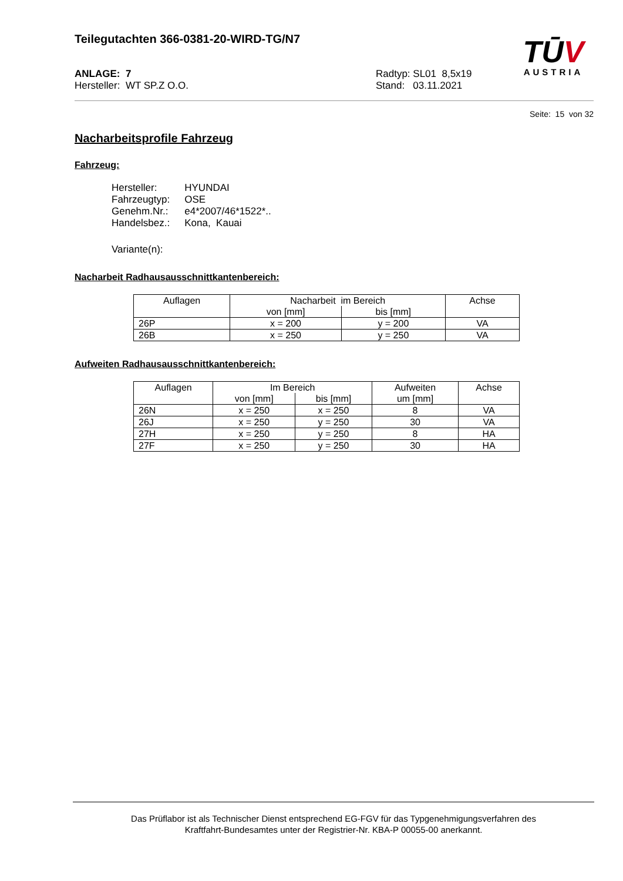Teilegutachten 366-0381-20-WIRD-TG/N7
ANLAGE: 7
Hersteller: WT SP.Z O.O.
Radtyp: SL01 8,5x19
Stand: 03.11.2021
TŪV
AUSTRIA
Seite: 15 von 32
Nacharbeitsprofile Fahrzeug
Fahrzeug:
| Hersteller: | HYUNDAI |
| Fahrzeugtyp: | OSE |
| Genehm.Nr.: | e4*2007/46*1522*.. |
| Handelsbez.: | Kona, Kauai |
Variante(n):
Nacharbeit Radhausausschnittkantenbereich:
| Auflagen | Nacharbeit im Bereich | | Achse |
| --- | --- | --- | --- |
| | von [mm] | bis [mm] | |
| 26P | x = 200 | y = 200 | VA |
| 26B | x = 250 | y = 250 | VA |
Aufweiten Radhausausschnittkantenbereich:
| Auflagen | Im Bereich | | Aufweiten | Achse |
| --- | --- | --- | --- | --- |
| | von [mm] | bis [mm] | um [mm] | |
| 26N | x = 250 | x = 250 | 8 | VA |
| 26J | x = 250 | y = 250 | 30 | VA |
| 27H | x = 250 | y = 250 | 8 | HA |
| 27F | x = 250 | y = 250 | 30 | HA |
Das Prüflabor ist als Technischer Dienst entsprechend EG-FGV für das Typgenehmigungsverfahren des
Kraftfahrt-Bundesamtes unter der Registrier-Nr. KBA-P 00055-00 anerkannt.